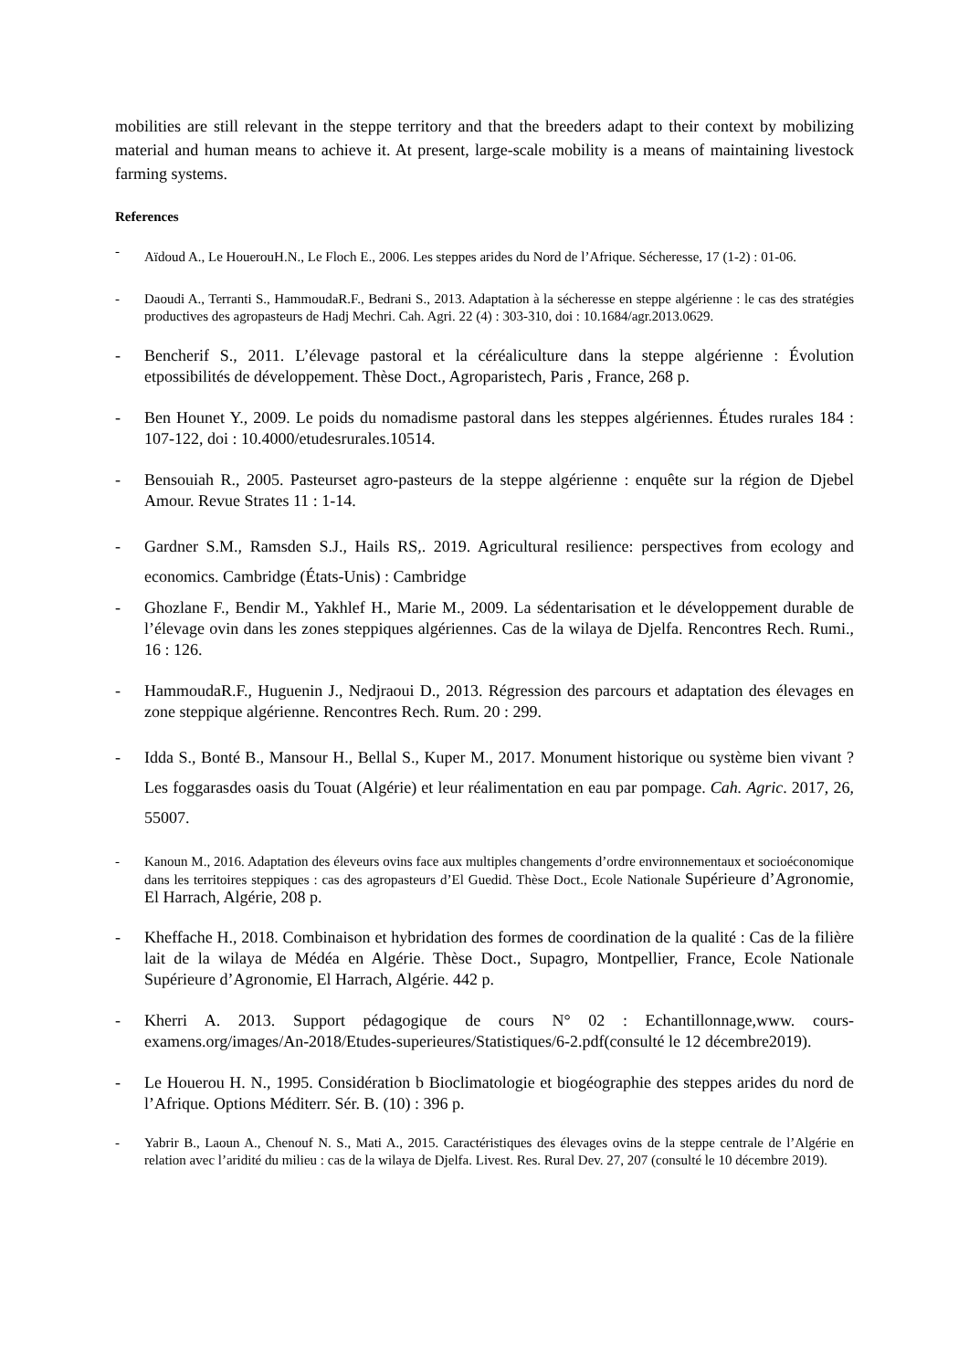mobilities are still relevant in the steppe territory and that the breeders adapt to their context by mobilizing material and human means to achieve it. At present, large-scale mobility is a means of maintaining livestock farming systems.
References
- Aïdoud A., Le HouerouH.N., Le Floch E., 2006. Les steppes arides du Nord de l’Afrique. Sécheresse, 17 (1-2) : 01-06.
- Daoudi A., Terranti S., HammoudaR.F., Bedrani S., 2013. Adaptation à la sécheresse en steppe algérienne : le cas des stratégies productives des agropasteurs de Hadj Mechri. Cah. Agri. 22 (4) : 303-310, doi : 10.1684/agr.2013.0629.
- Bencherif S., 2011. L’élevage pastoral et la céréaliculture dans la steppe algérienne : Évolution etpossibilités de développement. Thèse Doct., Agroparistech, Paris , France, 268 p.
- Ben Hounet Y., 2009. Le poids du nomadisme pastoral dans les steppes algériennes. Études rurales 184 : 107-122, doi : 10.4000/etudesrurales.10514.
- Bensouiah R., 2005. Pasteurset agro-pasteurs de la steppe algérienne : enquête sur la région de Djebel Amour. Revue Strates 11 : 1-14.
- Gardner S.M., Ramsden S.J., Hails RS,. 2019. Agricultural resilience: perspectives from ecology and economics. Cambridge (États-Unis) : Cambridge
- Ghozlane F., Bendir M., Yakhlef H., Marie M., 2009. La sédentarisation et le développement durable de l’élevage ovin dans les zones steppiques algériennes. Cas de la wilaya de Djelfa. Rencontres Rech. Rumi., 16 : 126.
- HammoudaR.F., Huguenin J., Nedjraoui D., 2013. Régression des parcours et adaptation des élevages en zone steppique algérienne. Rencontres Rech. Rum. 20 : 299.
- Idda S., Bonté B., Mansour H., Bellal S., Kuper M., 2017. Monument historique ou système bien vivant ? Les foggarasdes oasis du Touat (Algérie) et leur réalimentation en eau par pompage. Cah. Agric. 2017, 26, 55007.
- Kanoun M., 2016. Adaptation des éleveurs ovins face aux multiples changements d’ordre environnementaux et socioéconomique dans les territoires steppiques : cas des agropasteurs d’El Guedid. Thèse Doct., Ecole Nationale Supérieure d’Agronomie, El Harrach, Algérie, 208 p.
- Kheffache H., 2018. Combinaison et hybridation des formes de coordination de la qualité : Cas de la filière lait de la wilaya de Médéa en Algérie. Thèse Doct., Supagro, Montpellier, France, Ecole Nationale Supérieure d’Agronomie, El Harrach, Algérie. 442 p.
- Kherri A. 2013. Support pédagogique de cours N° 02 : Echantillonnage,www. cours-examens.org/images/An-2018/Etudes-superieures/Statistiques/6-2.pdf(consulté le 12 décembre2019).
- Le Houerou H. N., 1995. Considération b Bioclimatologie et biogéographie des steppes arides du nord de l’Afrique. Options Méditerr. Sér. B. (10) : 396 p.
- Yabrir B., Laoun A., Chenouf N. S., Mati A., 2015. Caractéristiques des élevages ovins de la steppe centrale de l’Algérie en relation avec l’aridité du milieu : cas de la wilaya de Djelfa. Livest. Res. Rural Dev. 27, 207 (consulté le 10 décembre 2019).